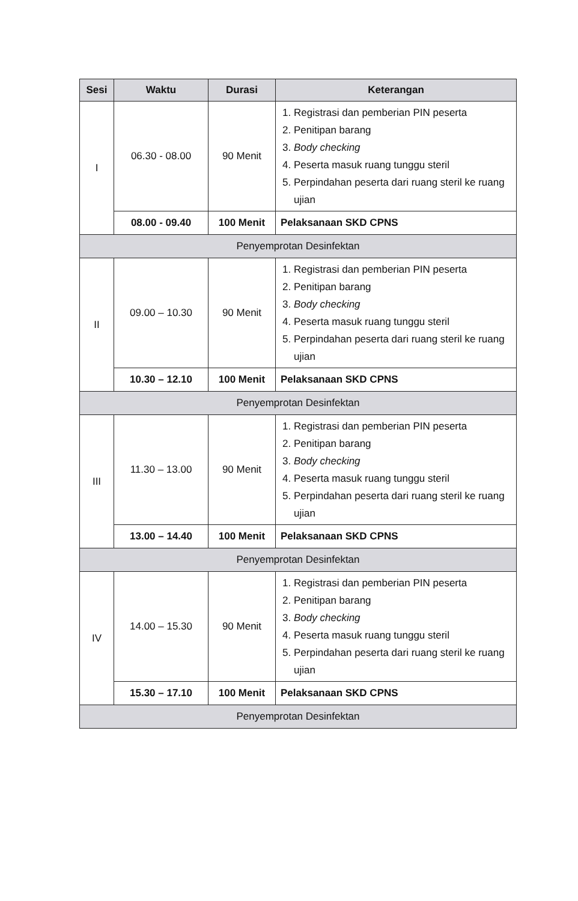| Sesi | Waktu | Durasi | Keterangan |
| --- | --- | --- | --- |
| I | 06.30 - 08.00 | 90 Menit | 1. Registrasi dan pemberian PIN peserta 2. Penitipan barang 3. Body checking 4. Peserta masuk ruang tunggu steril 5. Perpindahan peserta dari ruang steril ke ruang ujian |
| | 08.00 - 09.40 | 100 Menit | Pelaksanaan SKD CPNS |
| Penyemprotan Desinfektan | | | |
| II | 09.00 – 10.30 | 90 Menit | 1. Registrasi dan pemberian PIN peserta 2. Penitipan barang 3. Body checking 4. Peserta masuk ruang tunggu steril 5. Perpindahan peserta dari ruang steril ke ruang ujian |
| | 10.30 – 12.10 | 100 Menit | Pelaksanaan SKD CPNS |
| Penyemprotan Desinfektan | | | |
| III | 11.30 – 13.00 | 90 Menit | 1. Registrasi dan pemberian PIN peserta 2. Penitipan barang 3. Body checking 4. Peserta masuk ruang tunggu steril 5. Perpindahan peserta dari ruang steril ke ruang ujian |
| | 13.00 – 14.40 | 100 Menit | Pelaksanaan SKD CPNS |
| Penyemprotan Desinfektan | | | |
| IV | 14.00 – 15.30 | 90 Menit | 1. Registrasi dan pemberian PIN peserta 2. Penitipan barang 3. Body checking 4. Peserta masuk ruang tunggu steril 5. Perpindahan peserta dari ruang steril ke ruang ujian |
| | 15.30 – 17.10 | 100 Menit | Pelaksanaan SKD CPNS |
| Penyemprotan Desinfektan | | | |